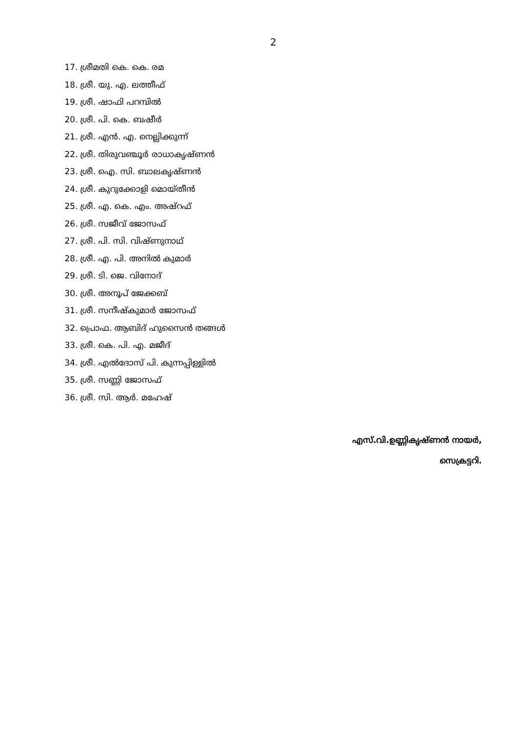2
17. ശ്രീമതി കെ. കെ. രമ
18. ശ്രീ. യു. എ. ലത്തീഫ്
19. ശ്രീ. ഷാഫി പറമ്പിൽ
20. ശ്രീ. പി. കെ. ബഷീർ
21. ശ്രീ. എൻ. എ. നെല്ലിക്കുന്ന്
22. ശ്രീ. തിരുവഞ്ചൂർ രാധാകൃഷ്ണൻ
23. ശ്രീ. ഐ. സി. ബാലകൃഷ്ണൻ
24. ശ്രീ. കുറുക്കോളി മൊയ്തീൻ
25. ശ്രീ. എ. കെ. എം. അഷ്റഫ്
26. ശ്രീ. സജീവ് ജോസഫ്
27. ശ്രീ. പി. സി. വിഷ്ണുനാഥ്
28. ശ്രീ. എ. പി. അനിൽ കുമാർ
29. ശ്രീ. ടി. ജെ. വിനോദ്
30. ശ്രീ. അനൂപ് ജേക്കബ്
31. ശ്രീ. സനീഷ്കുമാർ ജോസഫ്
32. പ്രൊഫ. ആബിദ് ഹുസൈൻ തങ്ങൾ
33. ശ്രീ. കെ. പി. എ. മജീദ്
34. ശ്രീ. എൽദോസ് പി. കുന്നപ്പിള്ളിൽ
35. ശ്രീ. സണ്ണി ജോസഫ്
36. ശ്രീ. സി. ആർ. മഹേഷ്
എസ്.വി.ഉണ്ണികൃഷ്ണൻ നായർ,
സെക്രട്ടറി.